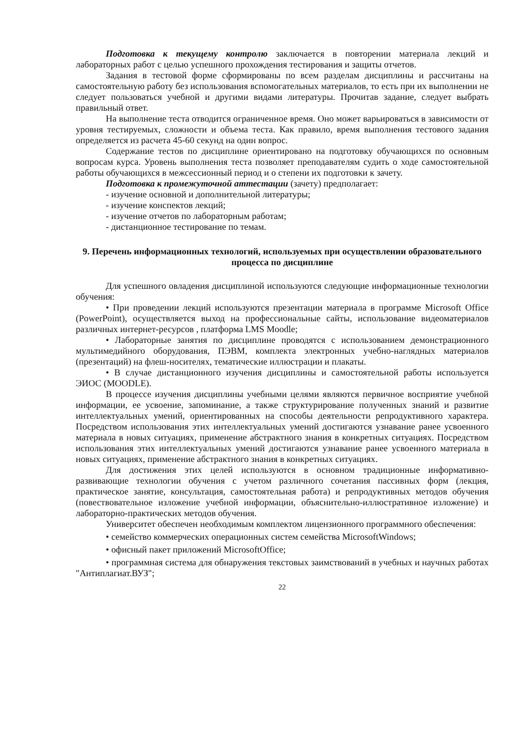Подготовка к текущему контролю заключается в повторении материала лекций и лабораторных работ с целью успешного прохождения тестирования и защиты отчетов.
Задания в тестовой форме сформированы по всем разделам дисциплины и рассчитаны на самостоятельную работу без использования вспомогательных материалов, то есть при их выполнении не следует пользоваться учебной и другими видами литературы. Прочитав задание, следует выбрать правильный ответ.
На выполнение теста отводится ограниченное время. Оно может варьироваться в зависимости от уровня тестируемых, сложности и объема теста. Как правило, время выполнения тестового задания определяется из расчета 45-60 секунд на один вопрос.
Содержание тестов по дисциплине ориентировано на подготовку обучающихся по основным вопросам курса. Уровень выполнения теста позволяет преподавателям судить о ходе самостоятельной работы обучающихся в межсессионный период и о степени их подготовки к зачету.
Подготовка к промежуточной аттестации (зачету) предполагает:
- изучение основной и дополнительной литературы;
- изучение конспектов лекций;
- изучение отчетов по лабораторным работам;
- дистанционное тестирование по темам.
9. Перечень информационных технологий, используемых при осуществлении образовательного процесса по дисциплине
Для успешного овладения дисциплиной используются следующие информационные технологии обучения:
• При проведении лекций используются презентации материала в программе Microsoft Office (PowerPoint), осуществляется выход на профессиональные сайты, использование видеоматериалов различных интернет-ресурсов , платформа LMS Moodle;
• Лабораторные занятия по дисциплине проводятся с использованием демонстрационного мультимедийного оборудования, ПЭВМ, комплекта электронных учебно-наглядных материалов (презентаций) на флеш-носителях, тематические иллюстрации и плакаты.
• В случае дистанционного изучения дисциплины и самостоятельной работы используется ЭИОС (MOODLE).
В процессе изучения дисциплины учебными целями являются первичное восприятие учебной информации, ее усвоение, запоминание, а также структурирование полученных знаний и развитие интеллектуальных умений, ориентированных на способы деятельности репродуктивного характера. Посредством использования этих интеллектуальных умений достигаются узнавание ранее усвоенного материала в новых ситуациях, применение абстрактного знания в конкретных ситуациях. Посредством использования этих интеллектуальных умений достигаются узнавание ранее усвоенного материала в новых ситуациях, применение абстрактного знания в конкретных ситуациях.
Для достижения этих целей используются в основном традиционные информативно-развивающие технологии обучения с учетом различного сочетания пассивных форм (лекция, практическое занятие, консультация, самостоятельная работа) и репродуктивных методов обучения (повествовательное изложение учебной информации, объяснительно-иллюстративное изложение) и лабораторно-практических методов обучения.
Университет обеспечен необходимым комплектом лицензионного программного обеспечения:
• семейство коммерческих операционных систем семейства MicrosoftWindows;
• офисный пакет приложений MicrosoftOffice;
• программная система для обнаружения текстовых заимствований в учебных и научных работах "Антиплагиат.ВУЗ";
22